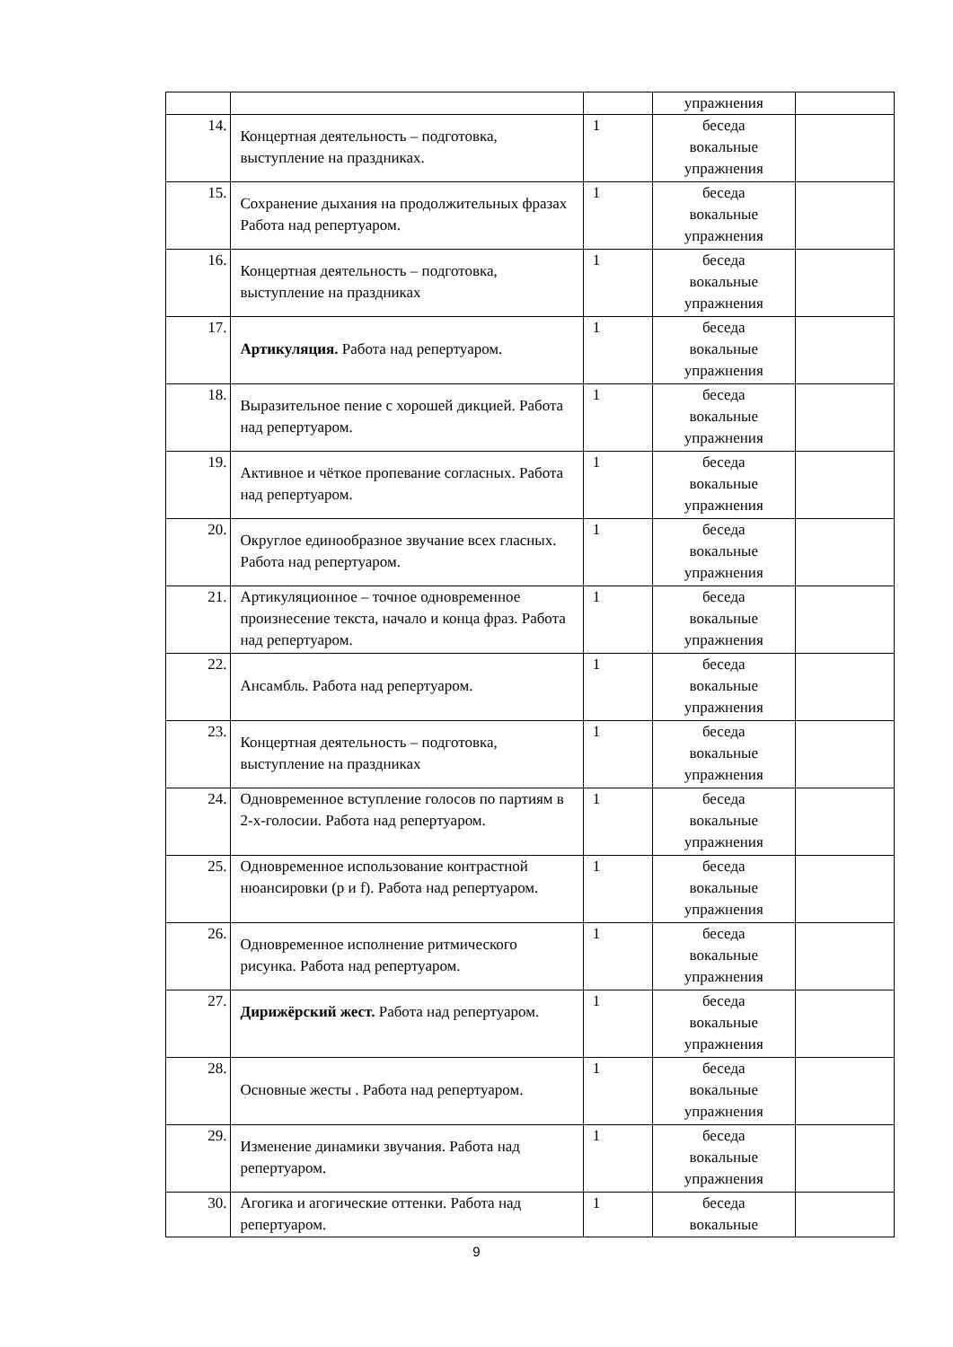| | | | упражнения | |
| 14. | Концертная деятельность – подготовка, выступление на праздниках. | 1 | беседа вокальные упражнения | |
| 15. | Сохранение дыхания на продолжительных фразах Работа над репертуаром. | 1 | беседа вокальные упражнения | |
| 16. | Концертная деятельность – подготовка, выступление на праздниках | 1 | беседа вокальные упражнения | |
| 17. | Артикуляция. Работа над репертуаром. | 1 | беседа вокальные упражнения | |
| 18. | Выразительное пение с хорошей дикцией. Работа над репертуаром. | 1 | беседа вокальные упражнения | |
| 19. | Активное и чёткое пропевание согласных. Работа над репертуаром. | 1 | беседа вокальные упражнения | |
| 20. | Округлое единообразное звучание всех гласных. Работа над репертуаром. | 1 | беседа вокальные упражнения | |
| 21. | Артикуляционное – точное одновременное произнесение текста, начало и конца фраз. Работа над репертуаром. | 1 | беседа вокальные упражнения | |
| 22. | Ансамбль. Работа над репертуаром. | 1 | беседа вокальные упражнения | |
| 23. | Концертная деятельность – подготовка, выступление на праздниках | 1 | беседа вокальные упражнения | |
| 24. | Одновременное вступление голосов по партиям в 2-х-голосии. Работа над репертуаром. | 1 | беседа вокальные упражнения | |
| 25. | Одновременное использование контрастной нюансировки (p и f). Работа над репертуаром. | 1 | беседа вокальные упражнения | |
| 26. | Одновременное исполнение ритмического рисунка. Работа над репертуаром. | 1 | беседа вокальные упражнения | |
| 27. | Дирижёрский жест. Работа над репертуаром. | 1 | беседа вокальные упражнения | |
| 28. | Основные жесты . Работа над репертуаром. | 1 | беседа вокальные упражнения | |
| 29. | Изменение динамики звучания. Работа над репертуаром. | 1 | беседа вокальные упражнения | |
| 30. | Агогика и агогические оттенки. Работа над репертуаром. | 1 | беседа вокальные | |
9